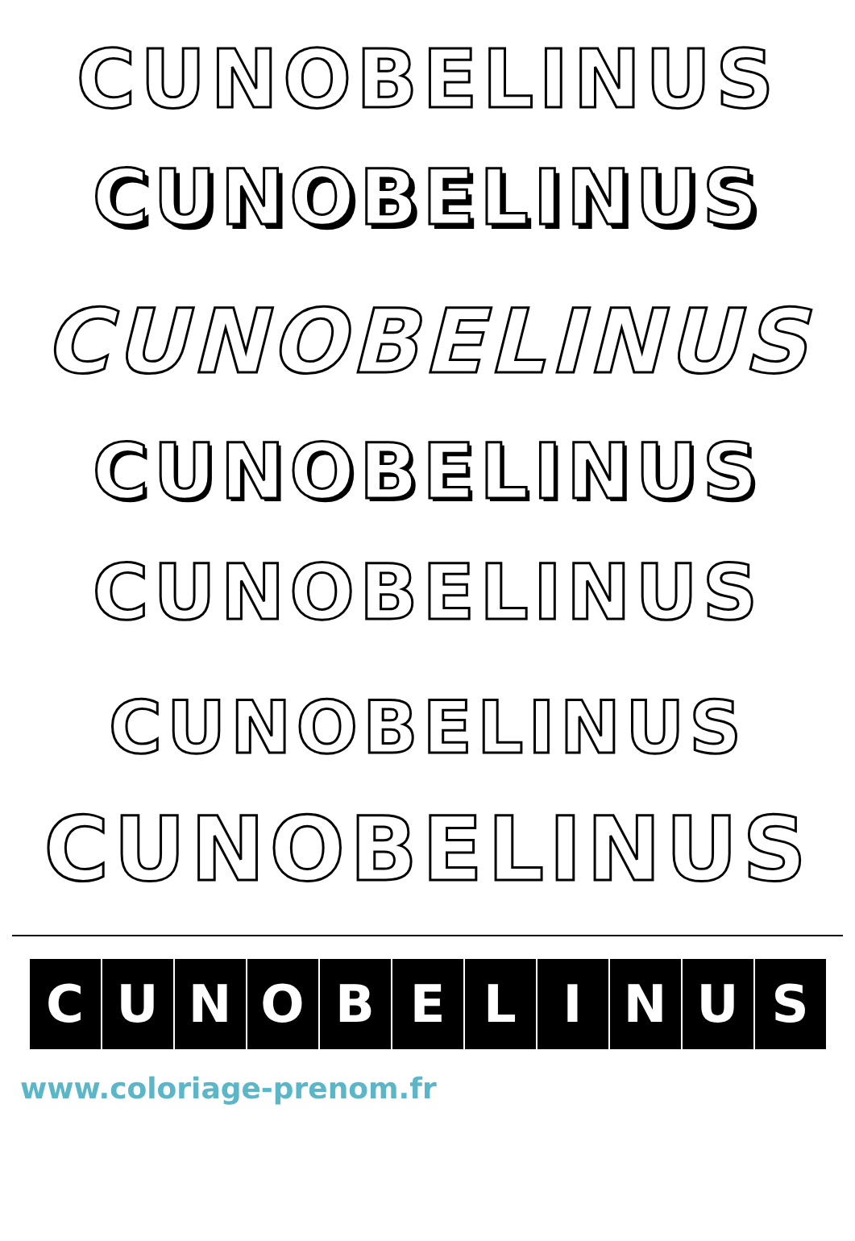CUNOBELINUS
CUNOBELINUS
CUNOBELINUS
CUNOBELINUS
CUNOBELINUS
CUNOBELINUS
CUNOBELINUS
CUNOBELINUS
www.coloriage-prenom.fr